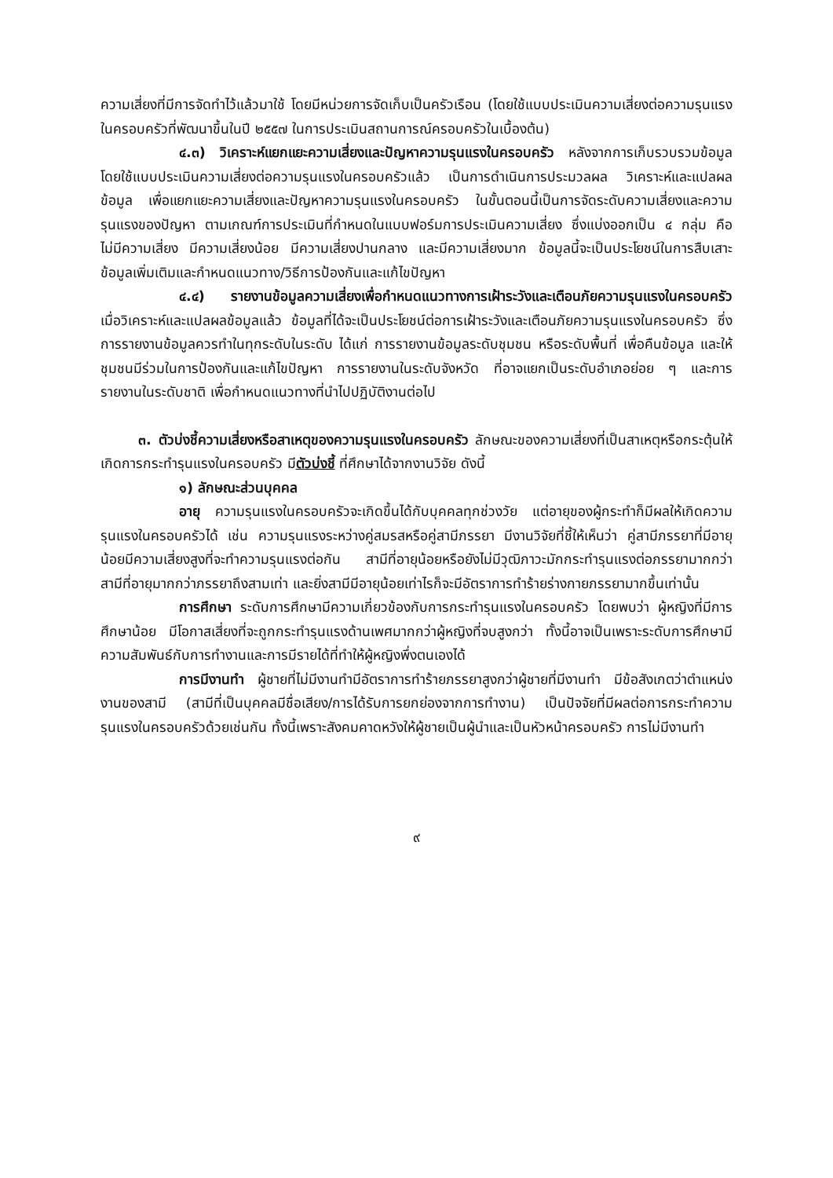ความเสี่ยงที่มีการจัดทำไว้แล้วมาใช้ โดยมีหน่วยการจัดเก็บเป็นครัวเรือน (โดยใช้แบบประเมินความเสี่ยงต่อความรุนแรงในครอบครัวที่พัฒนาขึ้นในปี ๒๕๕๗ ในการประเมินสถานการณ์ครอบครัวในเบื้องต้น)
๔.๓) วิเคราะห์แยกแยะความเสี่ยงและปัญหาความรุนแรงในครอบครัว หลังจากการเก็บรวบรวมข้อมูลโดยใช้แบบประเมินความเสี่ยงต่อความรุนแรงในครอบครัวแล้ว เป็นการดำเนินการประมวลผล วิเคราะห์และแปลผลข้อมูล เพื่อแยกแยะความเสี่ยงและปัญหาความรุนแรงในครอบครัว ในขั้นตอนนี้เป็นการจัดระดับความเสี่ยงและความรุนแรงของปัญหา ตามเกณฑ์การประเมินที่กำหนดในแบบฟอร์มการประเมินความเสี่ยง ซึ่งแบ่งออกเป็น ๔ กลุ่ม คือ ไม่มีความเสี่ยง มีความเสี่ยงน้อย มีความเสี่ยงปานกลาง และมีความเสี่ยงมาก ข้อมูลนี้จะเป็นประโยชน์ในการสืบเสาะข้อมูลเพิ่มเติมและกำหนดแนวทาง/วิธีการป้องกันและแก้ไขปัญหา
๔.๔) รายงานข้อมูลความเสี่ยงเพื่อกำหนดแนวทางการเฝ้าระวังและเตือนภัยความรุนแรงในครอบครัว เมื่อวิเคราะห์และแปลผลข้อมูลแล้ว ข้อมูลที่ได้จะเป็นประโยชน์ต่อการเฝ้าระวังและเตือนภัยความรุนแรงในครอบครัว ซึ่งการรายงานข้อมูลควรทำในทุกระดับในระดับ ได้แก่ การรายงานข้อมูลระดับชุมชน หรือระดับพื้นที่ เพื่อคืนข้อมูล และให้ชุมชนมีร่วมในการป้องกันและแก้ไขปัญหา การรายงานในระดับจังหวัด ที่อาจแยกเป็นระดับอำเภอย่อย ๆ และการรายงานในระดับชาติ เพื่อกำหนดแนวทางที่นำไปปฏิบัติงานต่อไป
๓. ตัวบ่งชี้ความเสี่ยงหรือสาเหตุของความรุนแรงในครอบครัว ลักษณะของความเสี่ยงที่เป็นสาเหตุหรือกระตุ้นให้เกิดการกระทำรุนแรงในครอบครัว มีตัวบ่งชี้ ที่ศึกษาได้จากงานวิจัย ดังนี้
๑) ลักษณะส่วนบุคคล
อายุ ความรุนแรงในครอบครัวจะเกิดขึ้นได้กับบุคคลทุกช่วงวัย แต่อายุของผู้กระทำก็มีผลให้เกิดความรุนแรงในครอบครัวได้ เช่น ความรุนแรงระหว่างคู่สมรสหรือคู่สามีภรรยา มีงานวิจัยที่ชี้ให้เห็นว่า คู่สามีภรรยาที่มีอายุน้อยมีความเสี่ยงสูงที่จะทำความรุนแรงต่อกัน สามีที่อายุน้อยหรือยังไม่มีวุฒิภาวะมักกระทำรุนแรงต่อภรรยามากกว่าสามีที่อายุมากกว่าภรรยาถึงสามเท่า และยิ่งสามีมีอายุน้อยเท่าไรก็จะมีอัตราการทำร้ายร่างกายภรรยามากขึ้นเท่านั้น
การศึกษา ระดับการศึกษามีความเกี่ยวข้องกับการกระทำรุนแรงในครอบครัว โดยพบว่า ผู้หญิงที่มีการศึกษาน้อย มีโอกาสเสี่ยงที่จะถูกกระทำรุนแรงด้านเพศมากกว่าผู้หญิงที่จบสูงกว่า ทั้งนี้อาจเป็นเพราะระดับการศึกษามีความสัมพันธ์กับการทำงานและการมีรายได้ที่ทำให้ผู้หญิงพึ่งตนเองได้
การมีงานทำ ผู้ชายที่ไม่มีงานทำมีอัตราการทำร้ายภรรยาสูงกว่าผู้ชายที่มีงานทำ มีข้อสังเกตว่าตำแหน่งงานของสามี (สามีที่เป็นบุคคลมีชื่อเสียง/การได้รับการยกย่องจากการทำงาน) เป็นปัจจัยที่มีผลต่อการกระทำความรุนแรงในครอบครัวด้วยเช่นกัน ทั้งนี้เพราะสังคมคาดหวังให้ผู้ชายเป็นผู้นำและเป็นหัวหน้าครอบครัว การไม่มีงานทำ
๙